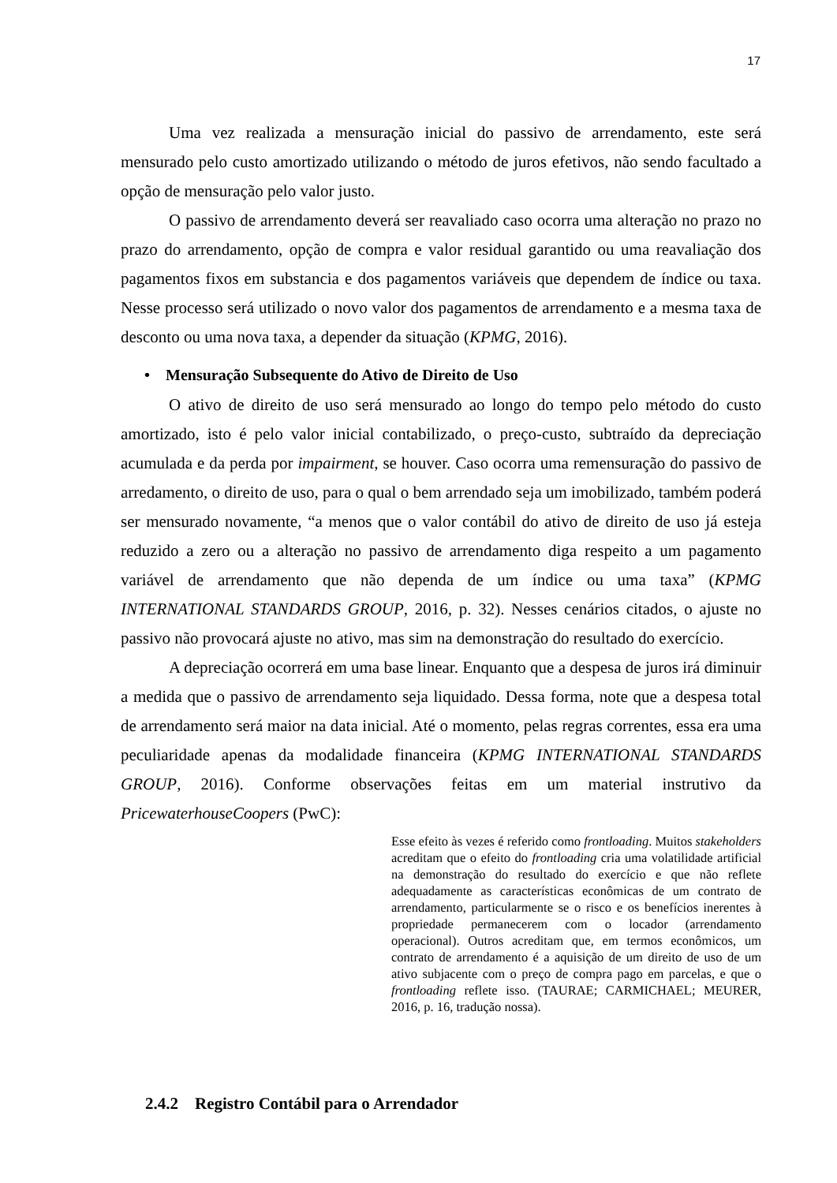17
Uma vez realizada a mensuração inicial do passivo de arrendamento, este será mensurado pelo custo amortizado utilizando o método de juros efetivos, não sendo facultado a opção de mensuração pelo valor justo.
O passivo de arrendamento deverá ser reavaliado caso ocorra uma alteração no prazo no prazo do arrendamento, opção de compra e valor residual garantido ou uma reavaliação dos pagamentos fixos em substancia e dos pagamentos variáveis que dependem de índice ou taxa. Nesse processo será utilizado o novo valor dos pagamentos de arrendamento e a mesma taxa de desconto ou uma nova taxa, a depender da situação (KPMG, 2016).
• Mensuração Subsequente do Ativo de Direito de Uso
O ativo de direito de uso será mensurado ao longo do tempo pelo método do custo amortizado, isto é pelo valor inicial contabilizado, o preço-custo, subtraído da depreciação acumulada e da perda por impairment, se houver. Caso ocorra uma remensuração do passivo de arredamento, o direito de uso, para o qual o bem arrendado seja um imobilizado, também poderá ser mensurado novamente, “a menos que o valor contábil do ativo de direito de uso já esteja reduzido a zero ou a alteração no passivo de arrendamento diga respeito a um pagamento variável de arrendamento que não dependa de um índice ou uma taxa” (KPMG INTERNATIONAL STANDARDS GROUP, 2016, p. 32). Nesses cenários citados, o ajuste no passivo não provocará ajuste no ativo, mas sim na demonstração do resultado do exercício.
A depreciação ocorrerá em uma base linear. Enquanto que a despesa de juros irá diminuir a medida que o passivo de arrendamento seja liquidado. Dessa forma, note que a despesa total de arrendamento será maior na data inicial. Até o momento, pelas regras correntes, essa era uma peculiaridade apenas da modalidade financeira (KPMG INTERNATIONAL STANDARDS GROUP, 2016). Conforme observações feitas em um material instrutivo da PricewaterhouseCoopers (PwC):
Esse efeito às vezes é referido como frontloading. Muitos stakeholders acreditam que o efeito do frontloading cria uma volatilidade artificial na demonstração do resultado do exercício e que não reflete adequadamente as características econômicas de um contrato de arrendamento, particularmente se o risco e os benefícios inerentes à propriedade permanecerem com o locador (arrendamento operacional). Outros acreditam que, em termos econômicos, um contrato de arrendamento é a aquisição de um direito de uso de um ativo subjacente com o preço de compra pago em parcelas, e que o frontloading reflete isso. (TAURAE; CARMICHAEL; MEURER, 2016, p. 16, tradução nossa).
2.4.2 Registro Contábil para o Arrendador